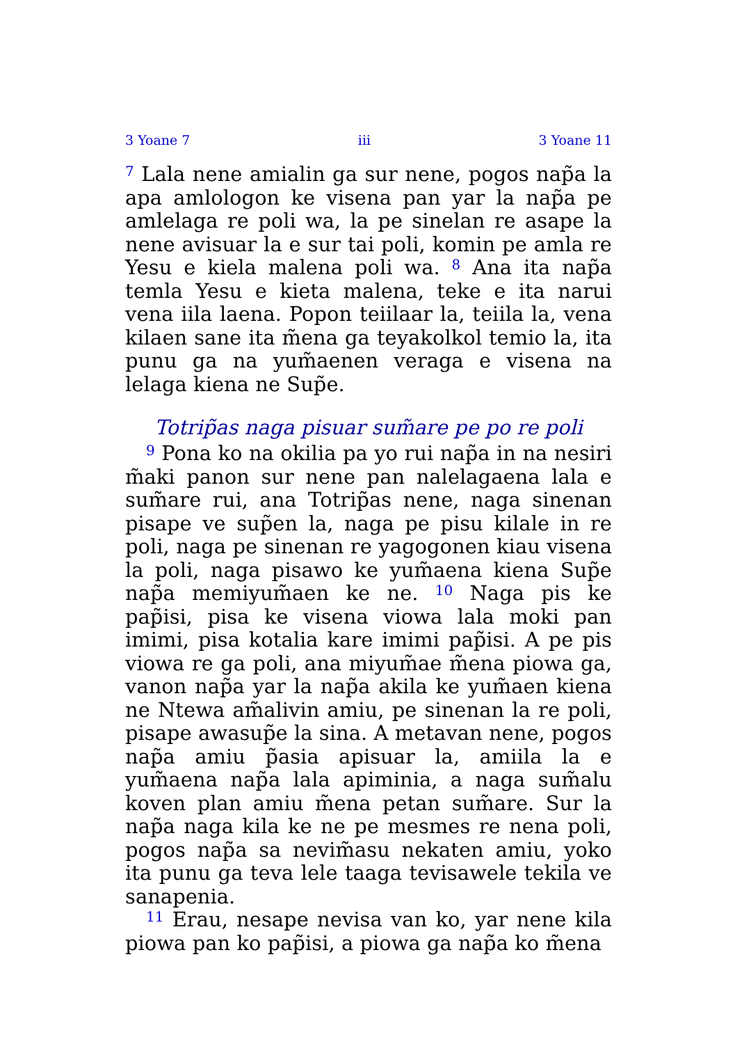3 Yoane 7 iii 3 Yoane 11
<sup>7</sup> Lala nene amialin ga sur nene, pogos nap̃a la apa amlologon ke visena pan yar la nap̃a pe amlelaga re poli wa, la pe sinelan re asape la nene avisuar la e sur tai poli, komin pe amla re Yesu e kiela malena poli wa. <sup>8</sup> Ana ita nap̃a temla Yesu e kieta malena, teke e ita narui vena iila laena. Popon teiilaar la, teiila la, vena kilaen sane ita m̃ena ga teyakolkol temio la, ita punu ga na yum̃aenen veraga e visena na lelaga kiena ne Sup̃e.
Totrip̃as naga pisuar sum̃are pe po re poli
<sup>9</sup> Pona ko na okilia pa yo rui nap̃a in na nesiri m̃aki panon sur nene pan nalelagaena lala e sum̃are rui, ana Totrip̃as nene, naga sinenan pisape ve sup̃en la, naga pe pisu kilale in re poli, naga pe sinenan re yagogonen kiau visena la poli, naga pisawo ke yum̃aena kiena Sup̃e nap̃a memiyum̃aen ke ne. <sup>10</sup> Naga pis ke pap̃isi, pisa ke visena viowa lala moki pan imimi, pisa kotalia kare imimi pap̃isi. A pe pis viowa re ga poli, ana miyum̃ae m̃ena piowa ga, vanon nap̃a yar la nap̃a akila ke yum̃aen kiena ne Ntewa am̃alivin amiu, pe sinenan la re poli, pisape awasup̃e la sina. A metavan nene, pogos nap̃a amiu p̃asia apisuar la, amiila la e yum̃aena nap̃a lala apiminia, a naga sum̃alu koven plan amiu m̃ena petan sum̃are. Sur la nap̃a naga kila ke ne pe mesmes re nena poli, pogos nap̃a sa nevim̃asu nekaten amiu, yoko ita punu ga teva lele taaga tevisawele tekila ve sanapenia.
<sup>11</sup> Erau, nesape nevisa van ko, yar nene kila piowa pan ko pap̃isi, a piowa ga nap̃a ko m̃ena